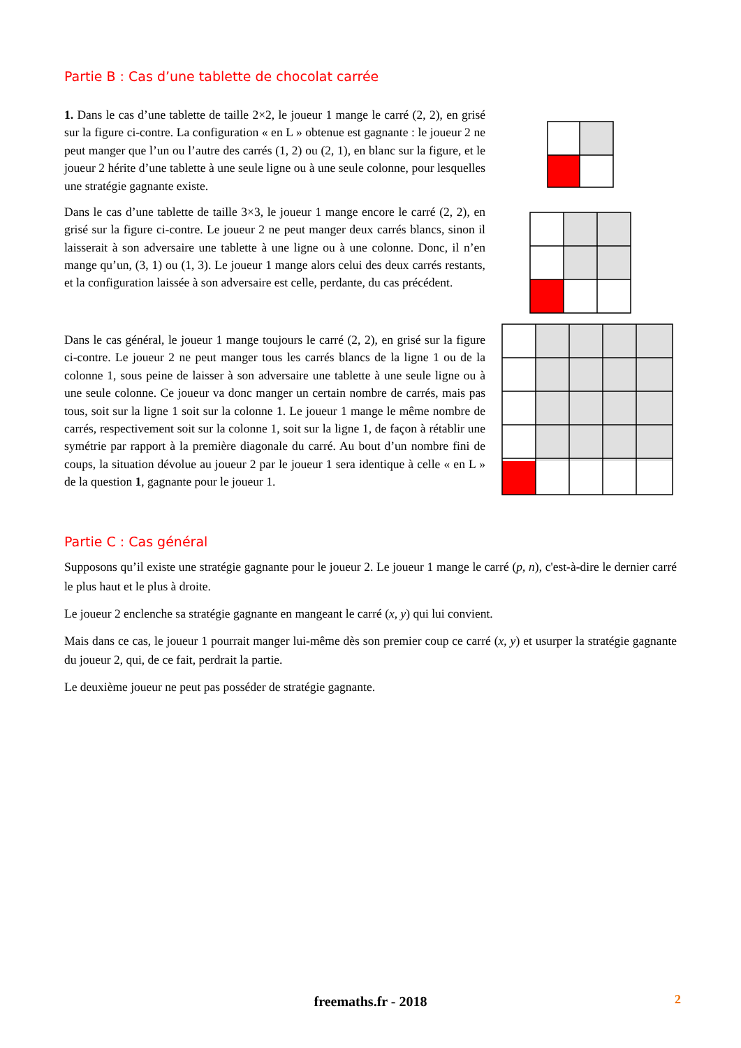Partie B : Cas d’une tablette de chocolat carrée
1. Dans le cas d’une tablette de taille 2×2, le joueur 1 mange le carré (2, 2), en grisé sur la figure ci-contre. La configuration « en L » obtenue est gagnante : le joueur 2 ne peut manger que l’un ou l’autre des carrés (1, 2) ou (2, 1), en blanc sur la figure, et le joueur 2 hérite d’une tablette à une seule ligne ou à une seule colonne, pour lesquelles une stratégie gagnante existe.
Dans le cas d’une tablette de taille 3×3, le joueur 1 mange encore le carré (2, 2), en grisé sur la figure ci-contre. Le joueur 2 ne peut manger deux carrés blancs, sinon il laisserait à son adversaire une tablette à une ligne ou à une colonne. Donc, il n’en mange qu’un, (3, 1) ou (1, 3). Le joueur 1 mange alors celui des deux carrés restants, et la configuration laissée à son adversaire est celle, perdante, du cas précédent.
Dans le cas général, le joueur 1 mange toujours le carré (2, 2), en grisé sur la figure ci-contre. Le joueur 2 ne peut manger tous les carrés blancs de la ligne 1 ou de la colonne 1, sous peine de laisser à son adversaire une tablette à une seule ligne ou à une seule colonne. Ce joueur va donc manger un certain nombre de carrés, mais pas tous, soit sur la ligne 1 soit sur la colonne 1. Le joueur 1 mange le même nombre de carrés, respectivement soit sur la colonne 1, soit sur la ligne 1, de façon à rétablir une symétrie par rapport à la première diagonale du carré. Au bout d’un nombre fini de coups, la situation dévolue au joueur 2 par le joueur 1 sera identique à celle « en L » de la question 1, gagnante pour le joueur 1.
Partie C : Cas général
Supposons qu’il existe une stratégie gagnante pour le joueur 2. Le joueur 1 mange le carré (p, n), c'est-à-dire le dernier carré le plus haut et le plus à droite.
Le joueur 2 enclenche sa stratégie gagnante en mangeant le carré (x, y) qui lui convient.
Mais dans ce cas, le joueur 1 pourrait manger lui-même dès son premier coup ce carré (x, y) et usurper la stratégie gagnante du joueur 2, qui, de ce fait, perdrait la partie.
Le deuxième joueur ne peut pas posséder de stratégie gagnante.
freemaths.fr - 2018 2